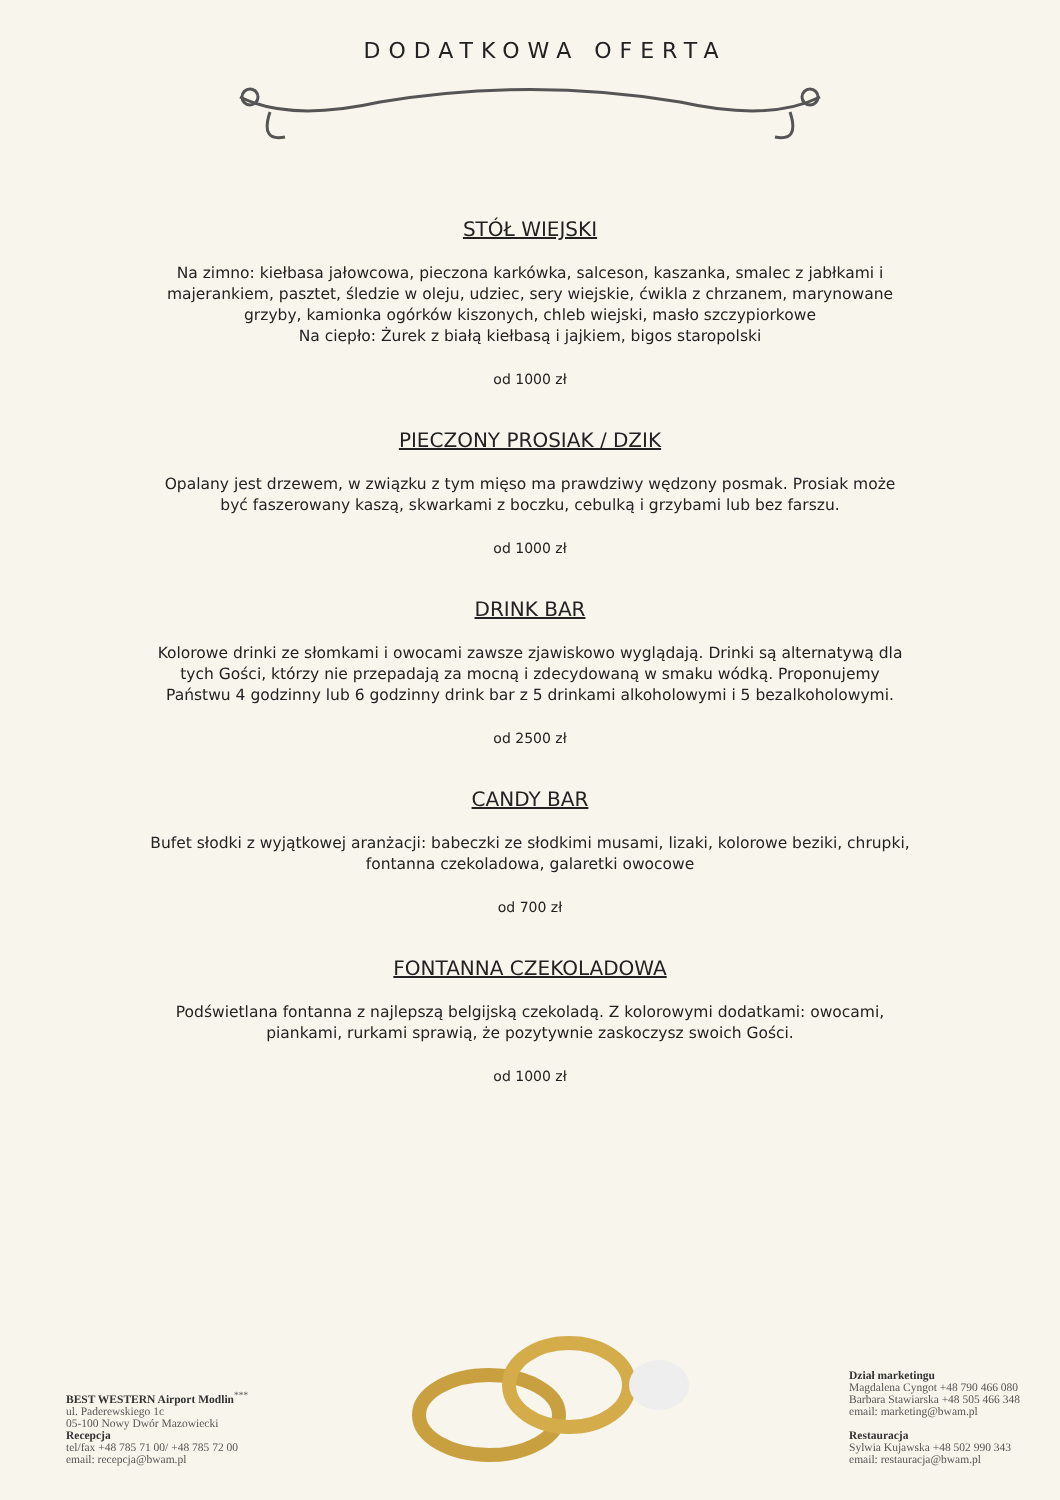DODATKOWA OFERTA
STÓŁ WIEJSKI
Na zimno: kiełbasa jałowcowa, pieczona karkówka, salceson, kaszanka, smalec z jabłkami i majerankiem, pasztet, śledzie w oleju, udziec, sery wiejskie, ćwikla z chrzanem, marynowane grzyby, kamionka ogórków kiszonych, chleb wiejski, masło szczypiorkowe
Na ciepło: Żurek z białą kiełbasą i jajkiem, bigos staropolski
od 1000 zł
PIECZONY PROSIAK / DZIK
Opalany jest drzewem, w związku z tym mięso ma prawdziwy wędzony posmak. Prosiak może być faszerowany kaszą, skwarkami z boczku, cebulką i grzybami lub bez farszu.
od 1000 zł
DRINK BAR
Kolorowe drinki ze słomkami i owocami zawsze zjawiskowo wyglądają. Drinki są alternatywą dla tych Gości, którzy nie przepadają za mocną i zdecydowaną w smaku wódką. Proponujemy Państwu 4 godzinny lub 6 godzinny drink bar z 5 drinkami alkoholowymi i 5 bezalkoholowymi.
od 2500 zł
CANDY BAR
Bufet słodki z wyjątkowej aranżacji: babeczki ze słodkimi musami, lizaki, kolorowe beziki, chrupki, fontanna czekoladowa, galaretki owocowe
od 700 zł
FONTANNA CZEKOLADOWA
Podświetlana fontanna z najlepszą belgijską czekoladą. Z kolorowymi dodatkami: owocami, piankami, rurkami sprawią, że pozytywnie zaskoczysz swoich Gości.
od 1000 zł
BEST WESTERN Airport Modlin<sup>***</sup>
ul. Paderewskiego 1c
05-100 Nowy Dwór Mazowiecki
Recepcja
tel/fax +48 785 71 00/ +48 785 72 00
email: recepcja@bwam.pl
Dział marketingu
Magdalena Cyngot +48 790 466 080
Barbara Stawiarska +48 505 466 348
email: marketing@bwam.pl
Restauracja
Sylwia Kujawska +48 502 990 343
email: restauracja@bwam.pl